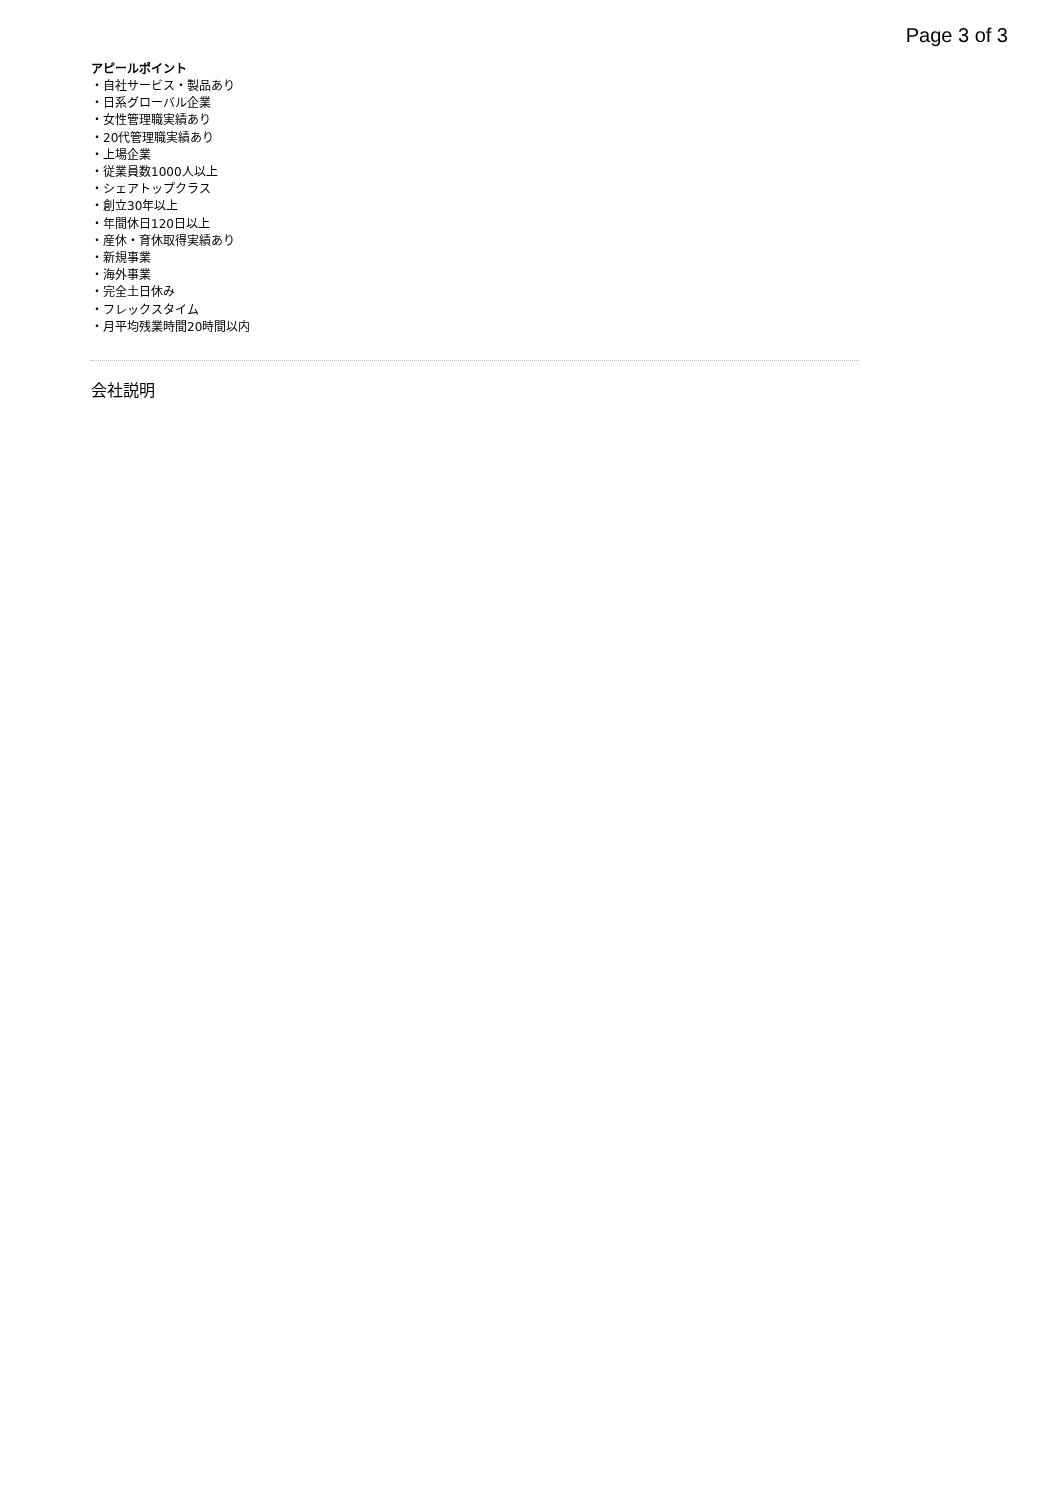Page 3 of 3
アピールポイント
・自社サービス・製品あり
・日系グローバル企業
・女性管理職実績あり
・20代管理職実績あり
・上場企業
・従業員数1000人以上
・シェアトップクラス
・創立30年以上
・年間休日120日以上
・産休・育休取得実績あり
・新規事業
・海外事業
・完全土日休み
・フレックスタイム
・月平均残業時間20時間以内
会社説明